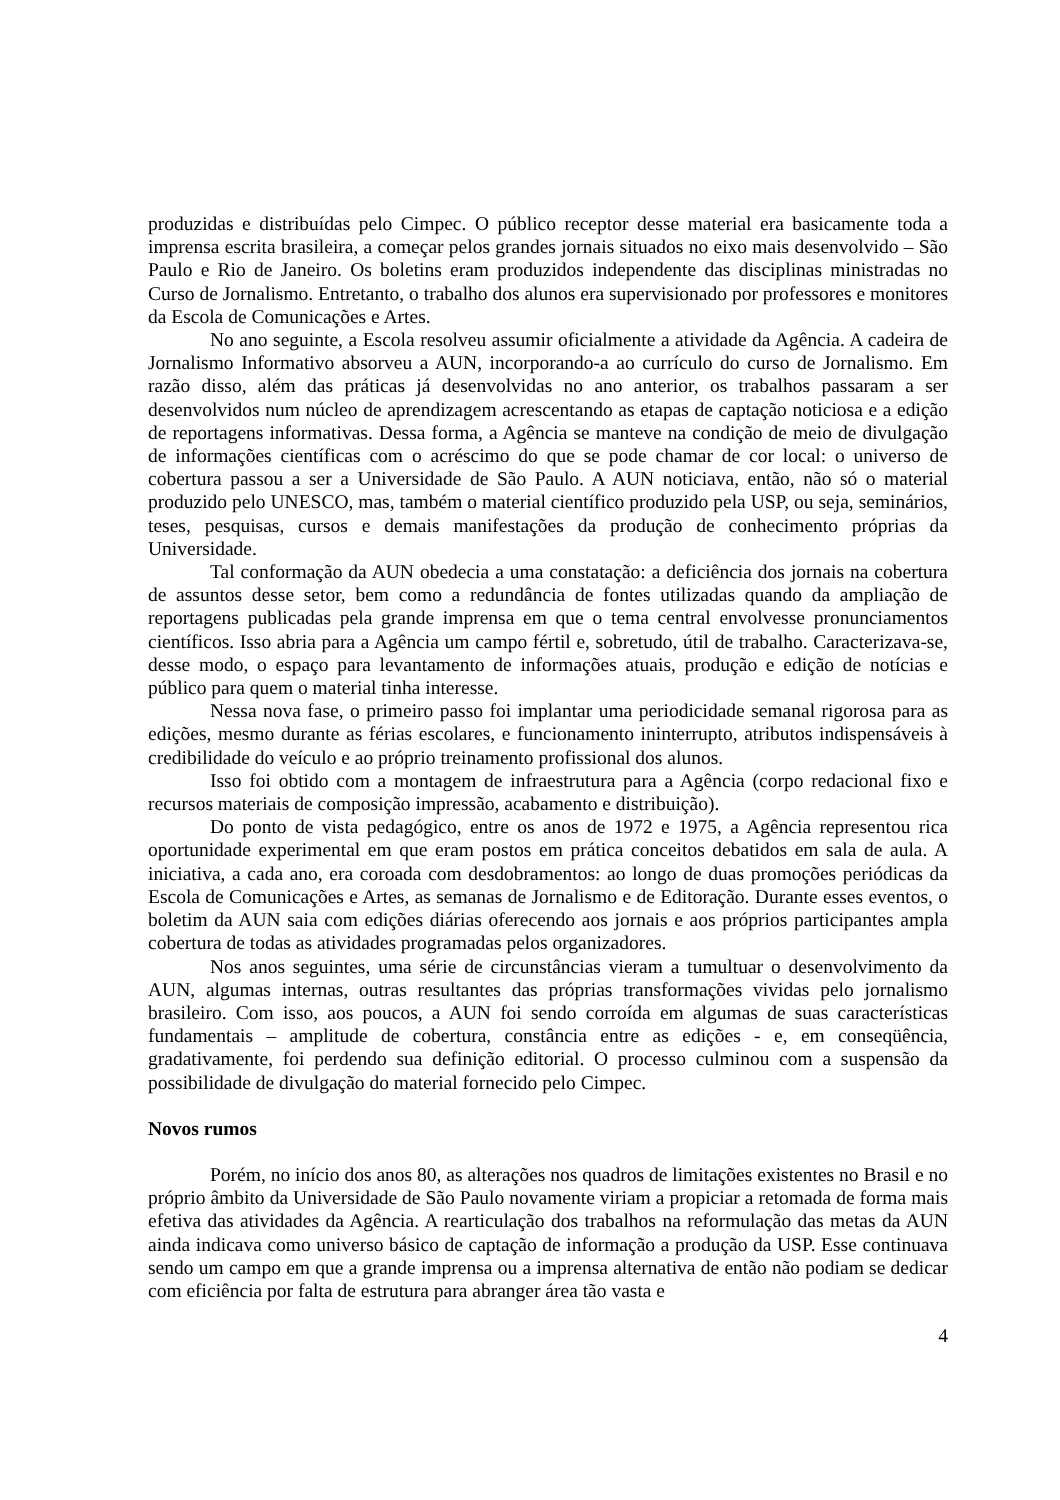produzidas e distribuídas pelo Cimpec. O público receptor desse material era basicamente toda a imprensa escrita brasileira, a começar pelos grandes jornais situados no eixo mais desenvolvido – São Paulo e Rio de Janeiro. Os boletins eram produzidos independente das disciplinas ministradas no Curso de Jornalismo. Entretanto, o trabalho dos alunos era supervisionado por professores e monitores da Escola de Comunicações e Artes.
No ano seguinte, a Escola resolveu assumir oficialmente a atividade da Agência. A cadeira de Jornalismo Informativo absorveu a AUN, incorporando-a ao currículo do curso de Jornalismo. Em razão disso, além das práticas já desenvolvidas no ano anterior, os trabalhos passaram a ser desenvolvidos num núcleo de aprendizagem acrescentando as etapas de captação noticiosa e a edição de reportagens informativas. Dessa forma, a Agência se manteve na condição de meio de divulgação de informações científicas com o acréscimo do que se pode chamar de cor local: o universo de cobertura passou a ser a Universidade de São Paulo. A AUN noticiava, então, não só o material produzido pelo UNESCO, mas, também o material científico produzido pela USP, ou seja, seminários, teses, pesquisas, cursos e demais manifestações da produção de conhecimento próprias da Universidade.
Tal conformação da AUN obedecia a uma constatação: a deficiência dos jornais na cobertura de assuntos desse setor, bem como a redundância de fontes utilizadas quando da ampliação de reportagens publicadas pela grande imprensa em que o tema central envolvesse pronunciamentos científicos. Isso abria para a Agência um campo fértil e, sobretudo, útil de trabalho. Caracterizava-se, desse modo, o espaço para levantamento de informações atuais, produção e edição de notícias e público para quem o material tinha interesse.
Nessa nova fase, o primeiro passo foi implantar uma periodicidade semanal rigorosa para as edições, mesmo durante as férias escolares, e funcionamento ininterrupto, atributos indispensáveis à credibilidade do veículo e ao próprio treinamento profissional dos alunos.
Isso foi obtido com a montagem de infraestrutura para a Agência (corpo redacional fixo e recursos materiais de composição impressão, acabamento e distribuição).
Do ponto de vista pedagógico, entre os anos de 1972 e 1975, a Agência representou rica oportunidade experimental em que eram postos em prática conceitos debatidos em sala de aula. A iniciativa, a cada ano, era coroada com desdobramentos: ao longo de duas promoções periódicas da Escola de Comunicações e Artes, as semanas de Jornalismo e de Editoração. Durante esses eventos, o boletim da AUN saia com edições diárias oferecendo aos jornais e aos próprios participantes ampla cobertura de todas as atividades programadas pelos organizadores.
Nos anos seguintes, uma série de circunstâncias vieram a tumultuar o desenvolvimento da AUN, algumas internas, outras resultantes das próprias transformações vividas pelo jornalismo brasileiro. Com isso, aos poucos, a AUN foi sendo corroída em algumas de suas características fundamentais – amplitude de cobertura, constância entre as edições - e, em conseqüência, gradativamente, foi perdendo sua definição editorial. O processo culminou com a suspensão da possibilidade de divulgação do material fornecido pelo Cimpec.
Novos rumos
Porém, no início dos anos 80, as alterações nos quadros de limitações existentes no Brasil e no próprio âmbito da Universidade de São Paulo novamente viriam a propiciar a retomada de forma mais efetiva das atividades da Agência. A rearticulação dos trabalhos na reformulação das metas da AUN ainda indicava como universo básico de captação de informação a produção da USP. Esse continuava sendo um campo em que a grande imprensa ou a imprensa alternativa de então não podiam se dedicar com eficiência por falta de estrutura para abranger área tão vasta e
4